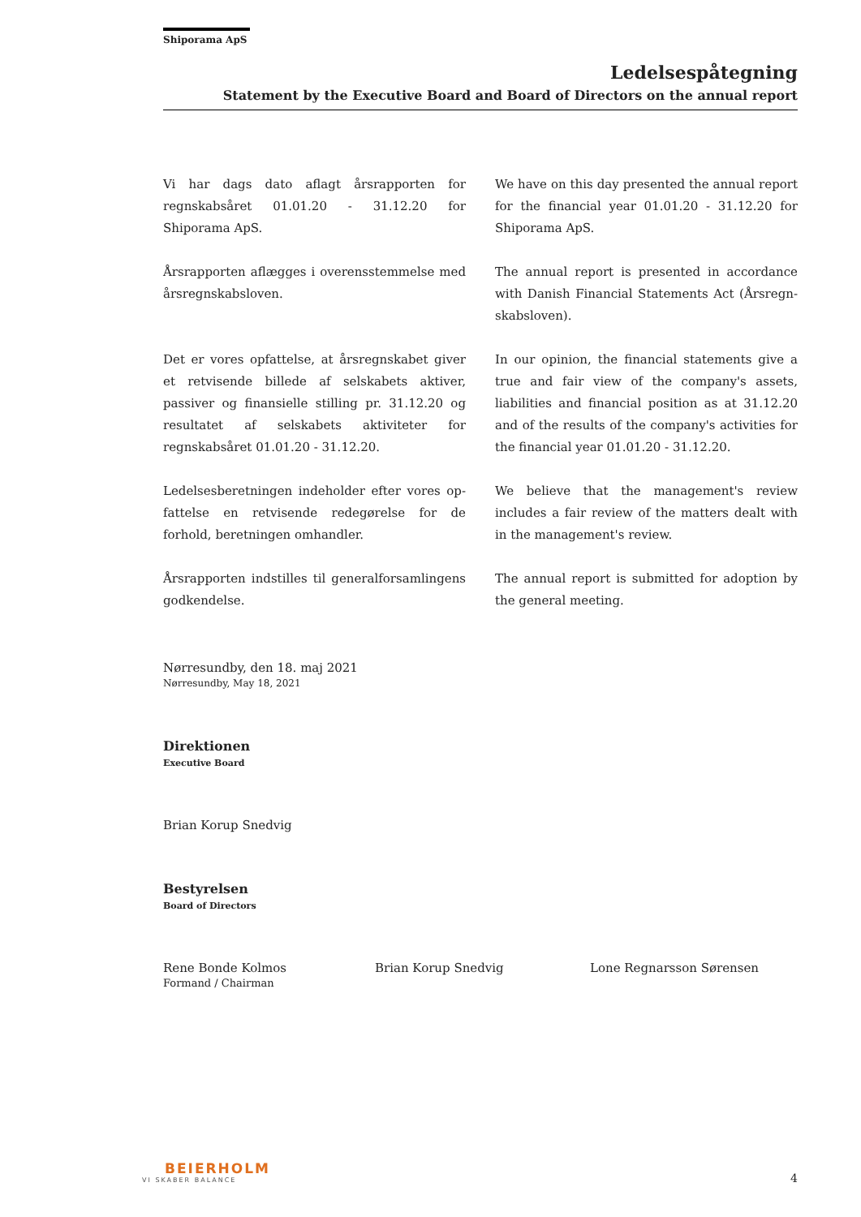Shiporama ApS
Ledelsespåtegning
Statement by the Executive Board and Board of Directors on the annual report
Vi har dags dato aflagt årsrapporten for regnskabsåret 01.01.20 - 31.12.20 for Shiporama ApS.
We have on this day presented the annual report for the financial year 01.01.20 - 31.12.20 for Shiporama ApS.
Årsrapporten aflægges i overensstemmelse med årsregnskabsloven.
The annual report is presented in accordance with Danish Financial Statements Act (Årsregn-skabsloven).
Det er vores opfattelse, at årsregnskabet giver et retvisende billede af selskabets aktiver, passiver og finansielle stilling pr. 31.12.20 og resultatet af selskabets aktiviteter for regnskabsåret 01.01.20 - 31.12.20.
In our opinion, the financial statements give a true and fair view of the company's assets, liabilities and financial position as at 31.12.20 and of the results of the company's activities for the financial year 01.01.20 - 31.12.20.
Ledelsesberetningen indeholder efter vores op-fattelse en retvisende redegørelse for de forhold, beretningen omhandler.
We believe that the management's review includes a fair review of the matters dealt with in the management's review.
Årsrapporten indstilles til generalforsamlingens godkendelse.
The annual report is submitted for adoption by the general meeting.
Nørresundby, den 18. maj 2021
Nørresundby, May 18, 2021
Direktionen
Executive Board
Brian Korup Snedvig
Bestyrelsen
Board of Directors
Rene Bonde Kolmos
Formand / Chairman
Brian Korup Snedvig Lone Regnarsson Sørensen
BEIERHOLM
VI SKABER BALANCE
4